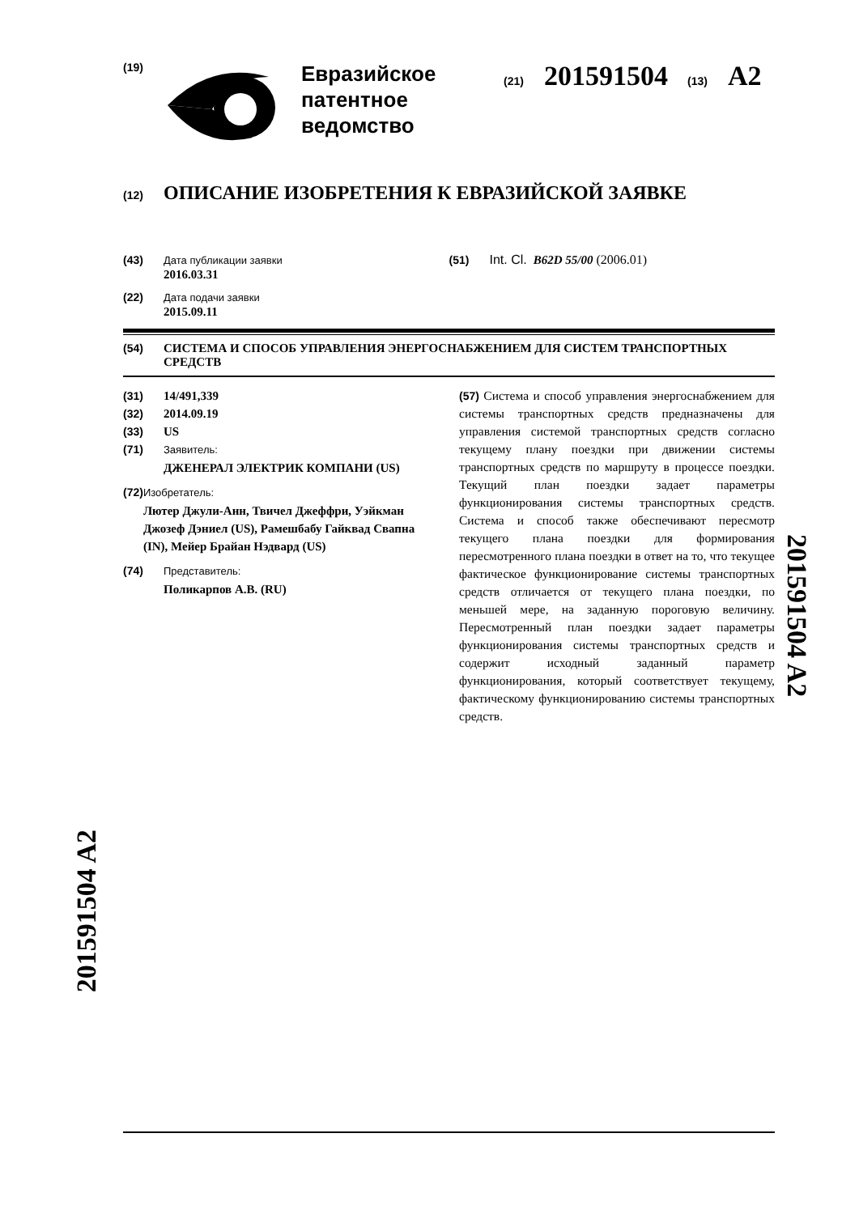(19)
Евразийское патентное ведомство
(21) 201591504 (13) A2
(12) ОПИСАНИЕ ИЗОБРЕТЕНИЯ К ЕВРАЗИЙСКОЙ ЗАЯВКЕ
(43) Дата публикации заявки
2016.03.31
(51) Int. Cl. B62D 55/00 (2006.01)
(22) Дата подачи заявки
2015.09.11
(54) СИСТЕМА И СПОСОБ УПРАВЛЕНИЯ ЭНЕРГОСНАБЖЕНИЕМ ДЛЯ СИСТЕМ ТРАНСПОРТНЫХ СРЕДСТВ
(31) 14/491,339
(32) 2014.09.19
(33) US
(71) Заявитель:
ДЖЕНЕРАЛ ЭЛЕКТРИК КОМПАНИ (US)
(72) Изобретатель:
Лютер Джули-Анн, Твичел Джеффри, Уэйкман Джозеф Дэниел (US), Рамешбабу Гайквад Свапна (IN), Мейер Брайан Нэдвард (US)
(74) Представитель:
Поликарпов А.В. (RU)
(57) Система и способ управления энергоснабжением для системы транспортных средств предназначены для управления системой транспортных средств согласно текущему плану поездки при движении системы транспортных средств по маршруту в процессе поездки. Текущий план поездки задает параметры функционирования системы транспортных средств. Система и способ также обеспечивают пересмотр текущего плана поездки для формирования пересмотренного плана поездки в ответ на то, что текущее фактическое функционирование системы транспортных средств отличается от текущего плана поездки, по меньшей мере, на заданную пороговую величину. Пересмотренный план поездки задает параметры функционирования системы транспортных средств и содержит исходный заданный параметр функционирования, который соответствует текущему, фактическому функционированию системы транспортных средств.
201591504 A2
201591504 A2